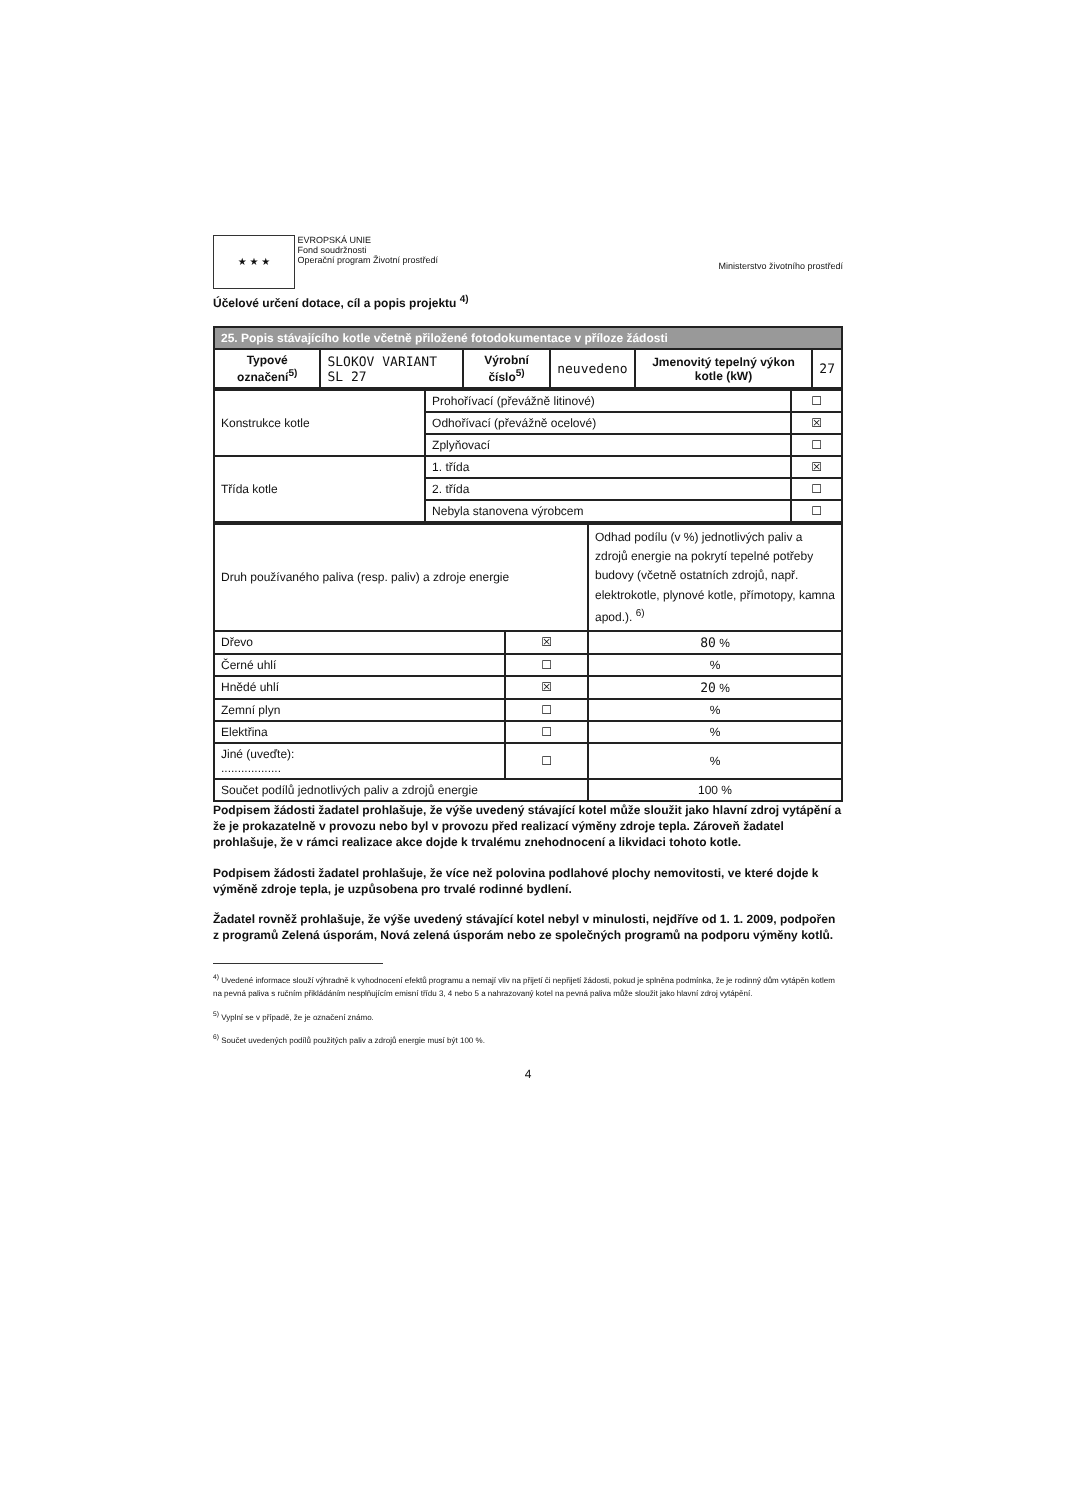★ ★ ★ EVROPSKÁ UNIE
Fond soudržnosti
Operační program Životní prostředí
Ministerstvo životního prostředí
Účelové určení dotace, cíl a popis projektu <sup>4)</sup>
| 25. Popis stávajícího kotle včetně přiložené fotodokumentace v příloze žádosti | | | | | |
| --- | --- | --- | --- | --- | --- |
| Typové označení<sup>5)</sup> | SLOKOV VARIANT SL 27 | Výrobní číslo<sup>5)</sup> | neuvedeno | Jmenovitý tepelný výkon kotle (kW) | 27 |
| Konstrukce kotle | Prohořívací (převážně litinové) | ☐ |
| | Odhořívací (převážně ocelové) | ☒ |
| | Zplyňovací | ☐ |
| Třída kotle | 1. třída | ☒ |
| | 2. třída | ☐ |
| | Nebyla stanovena výrobcem | ☐ |
| Druh používaného paliva (resp. paliv) a zdroje energie | | Odhad podílu (v %) jednotlivých paliv a zdrojů energie na pokrytí tepelné potřeby budovy (včetně ostatních zdrojů, např. elektrokotle, plynové kotle, přímotopy, kamna apod.). <sup>6)</sup> |
| Dřevo | ☒ | 80 % |
| Černé uhlí | ☐ | % |
| Hnědé uhlí | ☒ | 20 % |
| Zemní plyn | ☐ | % |
| Elektřina | ☐ | % |
| Jiné (uveďte): .................. | ☐ | % |
| Součet podílů jednotlivých paliv a zdrojů energie | | 100 % |
Podpisem žádosti žadatel prohlašuje, že výše uvedený stávající kotel může sloužit jako hlavní zdroj vytápění a že je prokazatelně v provozu nebo byl v provozu před realizací výměny zdroje tepla. Zároveň žadatel prohlašuje, že v rámci realizace akce dojde k trvalému znehodnocení a likvidaci tohoto kotle.
Podpisem žádosti žadatel prohlašuje, že více než polovina podlahové plochy nemovitosti, ve které dojde k výměně zdroje tepla, je uzpůsobena pro trvalé rodinné bydlení.
Žadatel rovněž prohlašuje, že výše uvedený stávající kotel nebyl v minulosti, nejdříve od 1. 1. 2009, podpořen z programů Zelená úsporám, Nová zelená úsporám nebo ze společných programů na podporu výměny kotlů.
<sup>4)</sup> Uvedené informace slouží výhradně k vyhodnocení efektů programu a nemají vliv na přijetí či nepřijetí žádosti, pokud je splněna podmínka, že je rodinný dům vytápěn kotlem na pevná paliva s ručním přikládáním nesplňujícím emisní třídu 3, 4 nebo 5 a nahrazovaný kotel na pevná paliva může sloužit jako hlavní zdroj vytápění.
<sup>5)</sup> Vyplní se v případě, že je označení známo.
<sup>6)</sup> Součet uvedených podílů použitých paliv a zdrojů energie musí být 100 %.
4